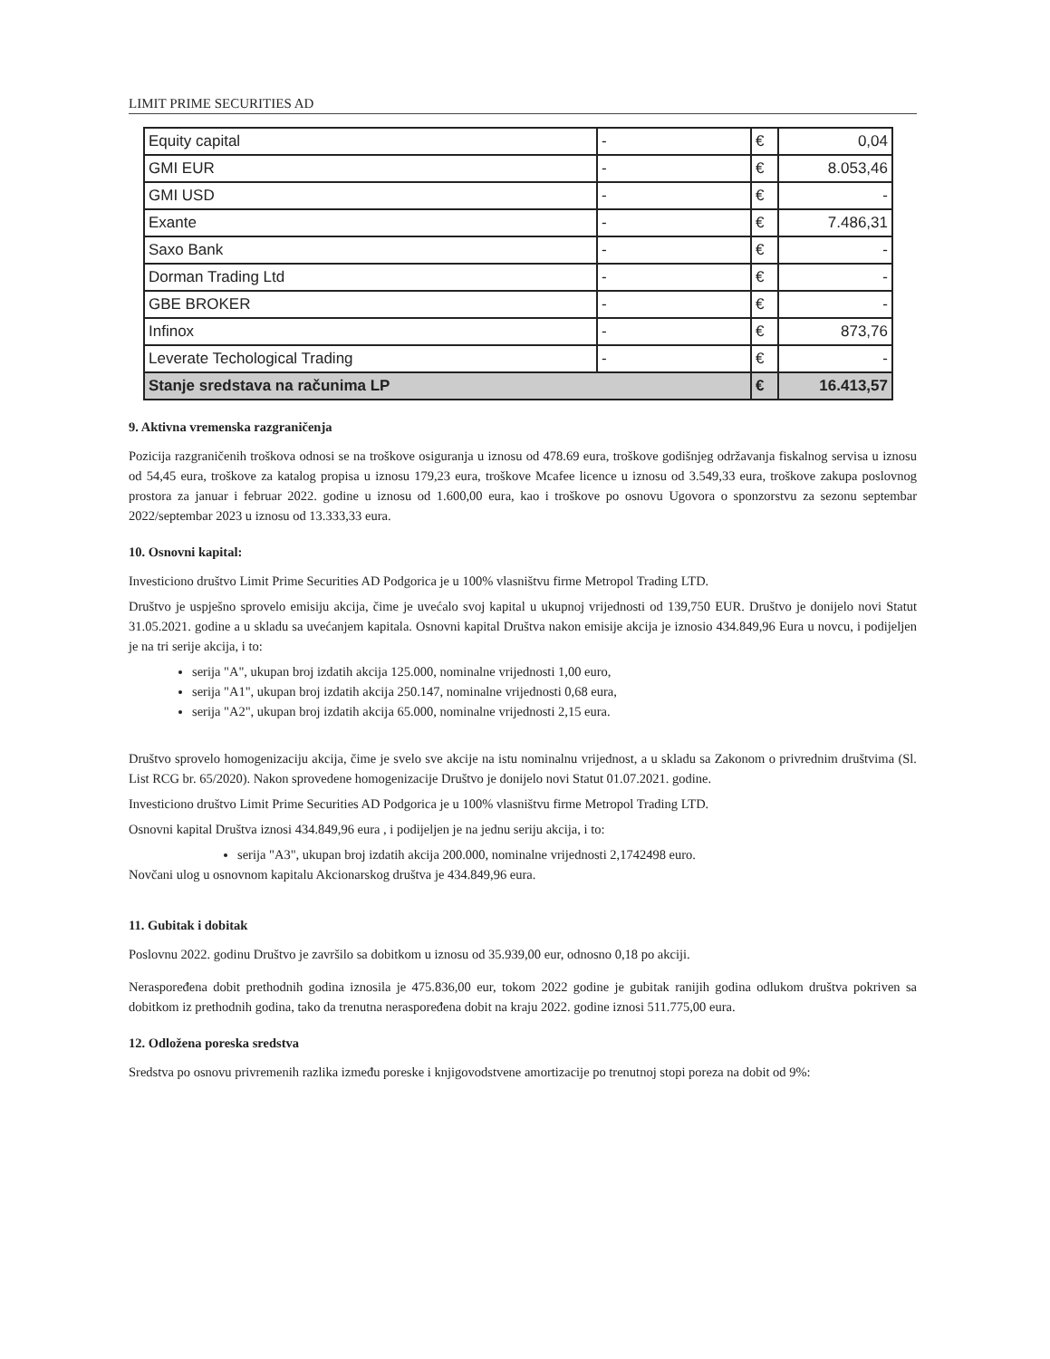LIMIT PRIME SECURITIES AD
| Equity capital | - | € | 0,04 |
| GMI EUR | - | € | 8.053,46 |
| GMI USD | - | € | - |
| Exante | - | € | 7.486,31 |
| Saxo Bank | - | € | - |
| Dorman Trading Ltd | - | € | - |
| GBE BROKER | - | € | - |
| Infinox | - | € | 873,76 |
| Leverate Techological Trading | - | € | - |
| Stanje sredstava na računima LP | | € | 16.413,57 |
9. Aktivna vremenska razgraničenja
Pozicija razgraničenih troškova odnosi se na troškove osiguranja u iznosu od 478.69 eura, troškove godišnjeg održavanja fiskalnog servisa u iznosu od 54,45 eura, troškove za katalog propisa u iznosu 179,23 eura, troškove Mcafee licence u iznosu od 3.549,33 eura, troškove zakupa poslovnog prostora za januar i februar 2022. godine u iznosu od 1.600,00 eura, kao i troškove po osnovu Ugovora o sponzorstvu za sezonu septembar 2022/septembar 2023 u iznosu od 13.333,33 eura.
10. Osnovni kapital:
Investiciono društvo Limit Prime Securities AD Podgorica je u 100% vlasništvu firme Metropol Trading LTD.
Društvo je uspješno sprovelo emisiju akcija, čime je uvećalo svoj kapital u ukupnoj vrijednosti od 139,750 EUR. Društvo je donijelo novi Statut 31.05.2021. godine a u skladu sa uvećanjem kapitala. Osnovni kapital Društva nakon emisije akcija je iznosio 434.849,96 Eura u novcu, i podijeljen je na tri serije akcija, i to:
serija "A", ukupan broj izdatih akcija 125.000, nominalne vrijednosti 1,00 euro,
serija "A1", ukupan broj izdatih akcija 250.147, nominalne vrijednosti 0,68 eura,
serija "A2", ukupan broj izdatih akcija 65.000, nominalne vrijednosti 2,15 eura.
Društvo sprovelo homogenizaciju akcija, čime je svelo sve akcije na istu nominalnu vrijednost, a u skladu sa Zakonom o privrednim društvima (Sl. List RCG br. 65/2020). Nakon sprovedene homogenizacije Društvo je donijelo novi Statut 01.07.2021. godine.
Investiciono društvo Limit Prime Securities AD Podgorica je u 100% vlasništvu firme Metropol Trading LTD.
Osnovni kapital Društva iznosi 434.849,96 eura , i podijeljen je na jednu seriju akcija, i to:
serija "A3", ukupan broj izdatih akcija 200.000, nominalne vrijednosti 2,1742498 euro.
Novčani ulog u osnovnom kapitalu Akcionarskog društva je 434.849,96 eura.
11. Gubitak i dobitak
Poslovnu 2022. godinu Društvo je završilo sa dobitkom u iznosu od 35.939,00 eur, odnosno 0,18 po akciji.
Neraspoređena dobit prethodnih godina iznosila je 475.836,00 eur, tokom 2022 godine je gubitak ranijih godina odlukom društva pokriven sa dobitkom iz prethodnih godina, tako da trenutna neraspoređena dobit na kraju 2022. godine iznosi 511.775,00 eura.
12. Odložena poreska sredstva
Sredstva po osnovu privremenih razlika između poreske i knjigovodstvene amortizacije po trenutnoj stopi poreza na dobit od 9%: